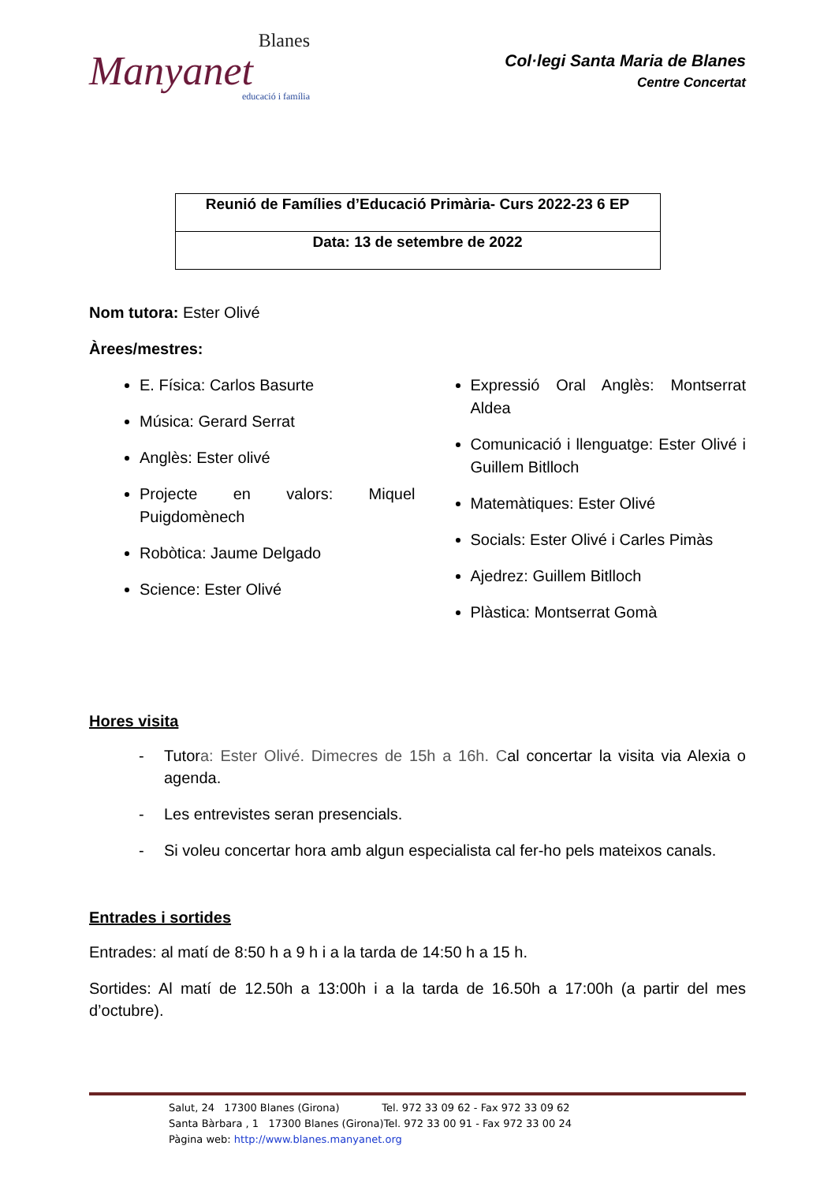Blanes
Manyanet
educació i família
Col·legi Santa Maria de Blanes
Centre Concertat
| Reunió de Famílies d’Educació Primària- Curs 2022-23 6 EP |
| Data: 13 de setembre de 2022 |
Nom tutora: Ester Olivé
Àrees/mestres:
E. Física: Carlos Basurte
Música: Gerard Serrat
Anglès: Ester olivé
Projecte en valors: Miquel Puigdomènech
Robòtica: Jaume Delgado
Science: Ester Olivé
Expressió Oral Anglès: Montserrat Aldea
Comunicació i llenguatge: Ester Olivé i Guillem Bitlloch
Matemàtiques: Ester Olivé
Socials: Ester Olivé i Carles Pimàs
Ajedrez: Guillem Bitlloch
Plàstica: Montserrat Gomà
Hores visita
- Tutora: Ester Olivé. Dimecres de 15h a 16h. Cal concertar la visita via Alexia o agenda.
- Les entrevistes seran presencials.
- Si voleu concertar hora amb algun especialista cal fer-ho pels mateixos canals.
Entrades i sortides
Entrades: al matí de 8:50 h a 9 h i a la tarda de 14:50 h a 15 h.
Sortides: Al matí de 12.50h a 13:00h i a la tarda de 16.50h a 17:00h (a partir del mes d’octubre).
Salut, 24 17300 Blanes (Girona) Tel. 972 33 09 62 - Fax 972 33 09 62
Santa Bàrbara , 1 17300 Blanes (Girona)Tel. 972 33 00 91 - Fax 972 33 00 24
Pàgina web: http://www.blanes.manyanet.org